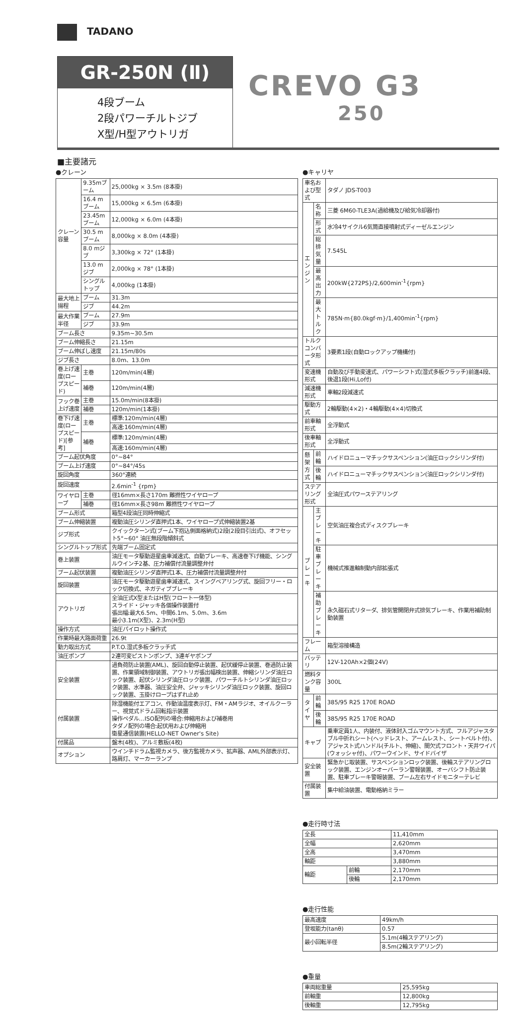TADANO
GR-250N (Ⅱ)
4段ブーム
2段パワーチルトジブ
X型/H型アウトリガ
CREVO G3
250
■主要諸元
●クレーン
| クレーン容量 | 9.35mブーム | 25,000kg × 3.5m (8本掛) |
| | 16.4 mブーム | 15,000kg × 6.5m (6本掛) |
| | 23.45mブーム | 12,000kg × 6.0m (4本掛) |
| | 30.5 mブーム | 8,000kg × 8.0m (4本掛) |
| | 8.0 mジブ | 3,300kg × 72° (1本掛) |
| | 13.0 mジブ | 2,000kg × 78° (1本掛) |
| | シングルトップ | 4,000kg (1本掛) |
| 最大地上揚程 | ブーム | 31.3m |
| | ジブ | 44.2m |
| 最大作業半径 | ブーム | 27.9m |
| | ジブ | 33.9m |
| ブーム長さ | | 9.35m~30.5m |
| ブーム伸縮長さ | | 21.15m |
| ブーム伸ばし速度 | | 21.15m/80s |
| ジブ長さ | | 8.0m、13.0m |
| 巻上げ速度(ロープスピード) | 主巻 | 120m/min(4層) |
| | 補巻 | 120m/min(4層) |
| フック巻上げ速度 | 主巻 | 15.0m/min(8本掛) |
| | 補巻 | 120m/min(1本掛) |
| 巻下げ速度(ロープスピード)[参考] | 主巻 | 標準:120m/min(4層) |
| | | 高速:160m/min(4層) |
| | 補巻 | 標準:120m/min(4層) |
| | | 高速:160m/min(4層) |
| ブーム起伏角度 | | 0°~84° |
| ブーム上げ速度 | | 0°~84°/45s |
| 旋回角度 | | 360°連続 |
| 旋回速度 | | 2.6min<sup>-1</sup> {rpm} |
| ワイヤロープ | 主巻 | 径16mm×長さ170m 難撚性ワイヤロープ |
| | 補巻 | 径16mm×長さ98m 難撚性ワイヤロープ |
| ブーム形式 | | 箱型4段油圧同時伸縮式 |
| ブーム伸縮装置 | | 複動油圧シリンダ直押式1本、ワイヤロープ式伸縮装置2基 |
| ジブ形式 | | クイックターン式(ブーム下抱込側面格納式)2段(2段目引出式)、オフセット5°~60° 油圧無段階傾斜式 |
| シングルトップ形式 | | 先端ブーム固定式 |
| 巻上装置 | | 油圧モータ駆動遊星歯車減速式、自動ブレーキ、高速巻下げ機能、シングルウインチ2基、圧力補償付流量調整弁付 |
| ブーム起伏装置 | | 複動油圧シリンダ直押式1本、圧力補償付流量調整弁付 |
| 旋回装置 | | 油圧モータ駆動遊星歯車減速式、スイングベアリング式、旋回フリー・ロック切換式、ネガティブブレーキ |
| アウトリガ | | 全油圧式X型またはH型(フロート一体型) スライド・ジャッキ各個操作装置付 張出幅:最大6.5m、中間6.1m、5.0m、3.6m 最小3.1m(X型)、2.3m(H型) |
| 操作方式 | | 油圧パイロット操作式 |
| 作業時最大路面荷重 | | 26.9t |
| 動力取出方式 | | P.T.O.湿式多板クラッチ式 |
| 油圧ポンプ | | 2連可変ピストンポンプ、3連ギヤポンプ |
| 安全装置 | | 過負荷防止装置(AML)、旋回自動停止装置、起伏緩停止装置、巻過防止装置、作業領域制御装置、アウトリガ張出幅検出装置、伸縮シリンダ油圧ロック装置、起伏シリンダ油圧ロック装置、パワーチルトシリンダ油圧ロック装置、水準器、油圧安全弁、ジャッキシリンダ油圧ロック装置、旋回ロック装置、玉掛けロープはずれ止め |
| 付属装置 | | 除湿機能付エアコン、作動油温度表示灯、FM・AMラジオ、オイルクーラー、視覚式ドラム回転指示装置 操作ペダル…ISO配列の場合:伸縮用および補巻用 タダノ配列の場合:起伏用および伸縮用 衛星通信装置(HELLO-NET Owner's Site) |
| 付属品 | | 盤木(4枚)、アルミ敷板(4枚) |
| オプション | | ウインチドラム監視カメラ、後方監視カメラ、拡声器、AML外部表示灯、路肩灯、マーカーランプ |
●キャリヤ
| 車名および型式 | | タダノ JDS-T003 |
| エンジン | 名称 | 三菱 6M60-TLE3A(過給機及び給気冷却器付) |
| | 形式 | 水冷4サイクル6気筒直接噴射式ディーゼルエンジン |
| | 総排気量 | 7.545L |
| | 最高出力 | 200kW{272PS}/2,600min<sup>-1</sup>{rpm} |
| | 最大トルク | 785N·m{80.0kgf·m}/1,400min<sup>-1</sup>{rpm} |
| トルクコンバータ形式 | | 3要素1段(自動ロックアップ機構付) |
| 変速機形式 | | 自動及び手動変速式、パワーシフト式(湿式多板クラッチ)前進4段、後退1段(Hi,Lo付) |
| 減速機形式 | | 車軸2段減速式 |
| 駆動方式 | | 2輪駆動(4×2)・4輪駆動(4×4)切換式 |
| 前車軸形式 | | 全浮動式 |
| 後車軸形式 | | 全浮動式 |
| 懸架方式 | 前輪 | ハイドロニューマチックサスペンション(油圧ロックシリンダ付) |
| | 後輪 | ハイドロニューマチックサスペンション(油圧ロックシリンダ付) |
| ステアリング形式 | | 全油圧式パワーステアリング |
| ブレーキ | 主ブレーキ | 空気油圧複合式ディスクブレーキ |
| | 駐車ブレーキ | 機械式推進軸制動内部拡張式 |
| | 補助ブレーキ | 永久磁石式リターダ、排気管開閉弁式排気ブレーキ、作業用補助制動装置 |
| フレーム | | 箱型溶接構造 |
| バッテリ | | 12V-120Ah×2個(24V) |
| 燃料タンク容量 | | 300L |
| タイヤ | 前輪 | 385/95 R25 170E ROAD |
| | 後輪 | 385/95 R25 170E ROAD |
| キャブ | | 乗車定員1人、内装付、液体封入ゴムマウント方式、フルアジャスタブル中折れシート(ヘッドレスト、アームレスト、シートベルト付)、アジャスト式ハンドル(チルト、伸縮)、間欠式フロント・天井ワイパ(ウォッシャ付)、パワーウインド、サイドバイザ |
| 安全装置 | | 緊急かじ取装置、サスペンションロック装置、後輪ステアリングロック装置、エンジンオーバーラン警報装置、オーバシフト防止装置、駐車ブレーキ警報装置、ブーム左右サイドモニターテレビ |
| 付属装置 | | 集中給油装置、電動格納ミラー |
●走行時寸法
| 全長 | | 11,410mm |
| 全幅 | | 2,620mm |
| 全高 | | 3,470mm |
| 軸距 | | 3,880mm |
| 輪距 | 前輪 | 2,170mm |
| | 後輪 | 2,170mm |
●走行性能
| 最高速度 | 49km/h |
| 登坂能力(tanθ) | 0.57 |
| 最小回転半径 | 5.1m(4輪ステアリング) |
| | 8.5m(2輪ステアリング) |
●重量
| 車両総重量 | 25,595kg |
| 前軸重 | 12,800kg |
| 後軸重 | 12,795kg |